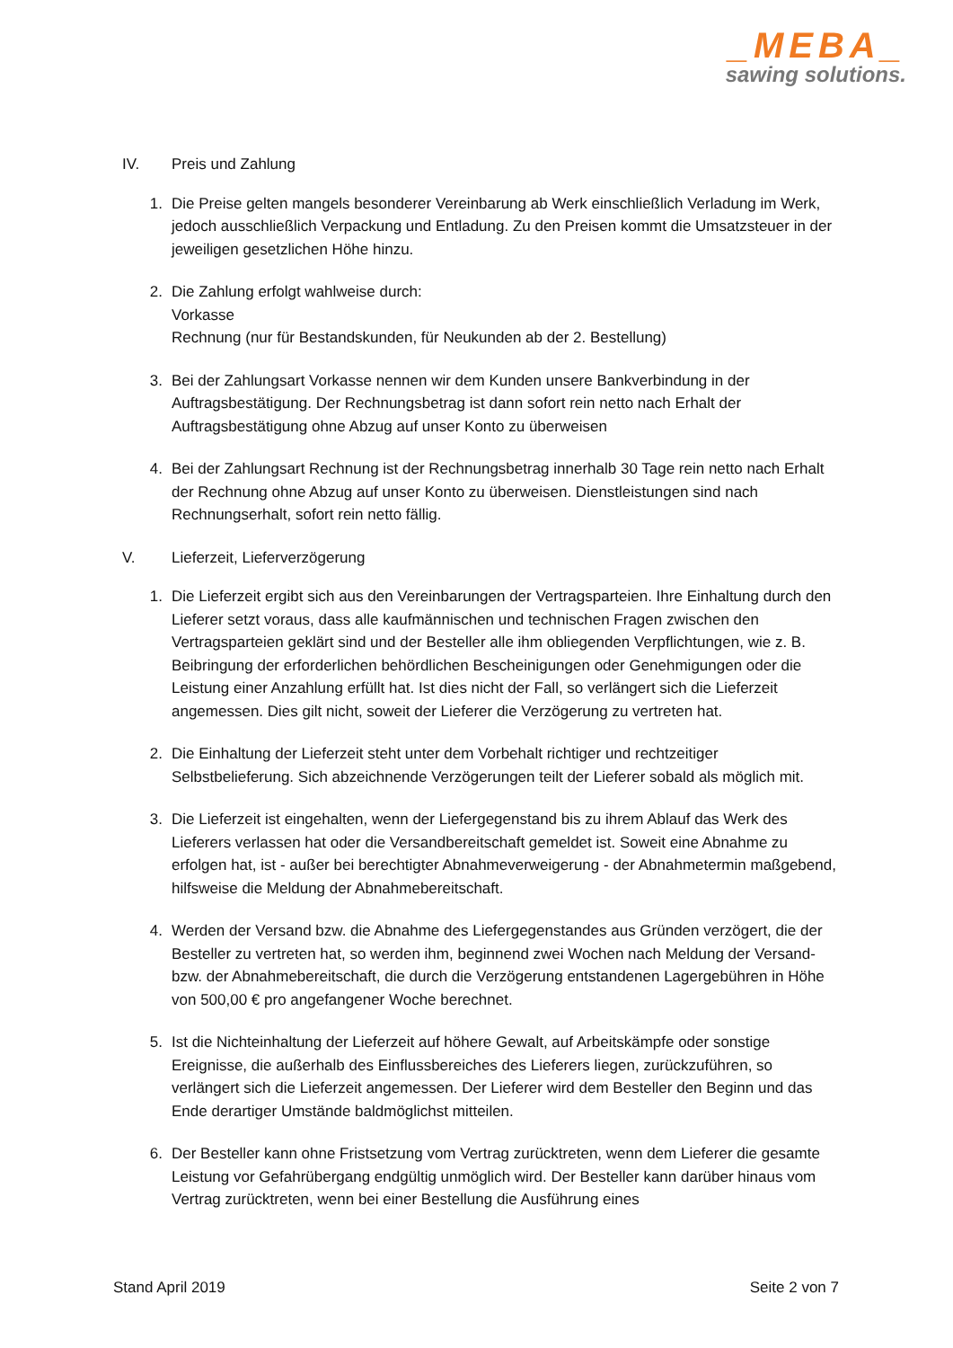_MEBA_
sawing solutions.
IV. Preis und Zahlung
1. Die Preise gelten mangels besonderer Vereinbarung ab Werk einschließlich Verladung im Werk, jedoch ausschließlich Verpackung und Entladung. Zu den Preisen kommt die Umsatzsteuer in der jeweiligen gesetzlichen Höhe hinzu.
2. Die Zahlung erfolgt wahlweise durch:
Vorkasse
Rechnung (nur für Bestandskunden, für Neukunden ab der 2. Bestellung)
3. Bei der Zahlungsart Vorkasse nennen wir dem Kunden unsere Bankverbindung in der Auftragsbestätigung. Der Rechnungsbetrag ist dann sofort rein netto nach Erhalt der Auftragsbestätigung ohne Abzug auf unser Konto zu überweisen
4. Bei der Zahlungsart Rechnung ist der Rechnungsbetrag innerhalb 30 Tage rein netto nach Erhalt der Rechnung ohne Abzug auf unser Konto zu überweisen. Dienstleistungen sind nach Rechnungserhalt, sofort rein netto fällig.
V. Lieferzeit, Lieferverzögerung
1. Die Lieferzeit ergibt sich aus den Vereinbarungen der Vertragsparteien. Ihre Einhaltung durch den Lieferer setzt voraus, dass alle kaufmännischen und technischen Fragen zwischen den Vertragsparteien geklärt sind und der Besteller alle ihm obliegenden Verpflichtungen, wie z. B. Beibringung der erforderlichen behördlichen Bescheinigungen oder Genehmigungen oder die Leistung einer Anzahlung erfüllt hat. Ist dies nicht der Fall, so verlängert sich die Lieferzeit angemessen. Dies gilt nicht, soweit der Lieferer die Verzögerung zu vertreten hat.
2. Die Einhaltung der Lieferzeit steht unter dem Vorbehalt richtiger und rechtzeitiger Selbstbelieferung. Sich abzeichnende Verzögerungen teilt der Lieferer sobald als möglich mit.
3. Die Lieferzeit ist eingehalten, wenn der Liefergegenstand bis zu ihrem Ablauf das Werk des Lieferers verlassen hat oder die Versandbereitschaft gemeldet ist. Soweit eine Abnahme zu erfolgen hat, ist - außer bei berechtigter Abnahmeverweigerung - der Abnahmetermin maßgebend, hilfsweise die Meldung der Abnahmebereitschaft.
4. Werden der Versand bzw. die Abnahme des Liefergegenstandes aus Gründen verzögert, die der Besteller zu vertreten hat, so werden ihm, beginnend zwei Wochen nach Meldung der Versand- bzw. der Abnahmebereitschaft, die durch die Verzögerung entstandenen Lagergebühren in Höhe von 500,00 € pro angefangener Woche berechnet.
5. Ist die Nichteinhaltung der Lieferzeit auf höhere Gewalt, auf Arbeitskämpfe oder sonstige Ereignisse, die außerhalb des Einflussbereiches des Lieferers liegen, zurückzuführen, so verlängert sich die Lieferzeit angemessen. Der Lieferer wird dem Besteller den Beginn und das Ende derartiger Umstände baldmöglichst mitteilen.
6. Der Besteller kann ohne Fristsetzung vom Vertrag zurücktreten, wenn dem Lieferer die gesamte Leistung vor Gefahrübergang endgültig unmöglich wird. Der Besteller kann darüber hinaus vom Vertrag zurücktreten, wenn bei einer Bestellung die Ausführung eines
Stand April 2019 Seite 2 von 7